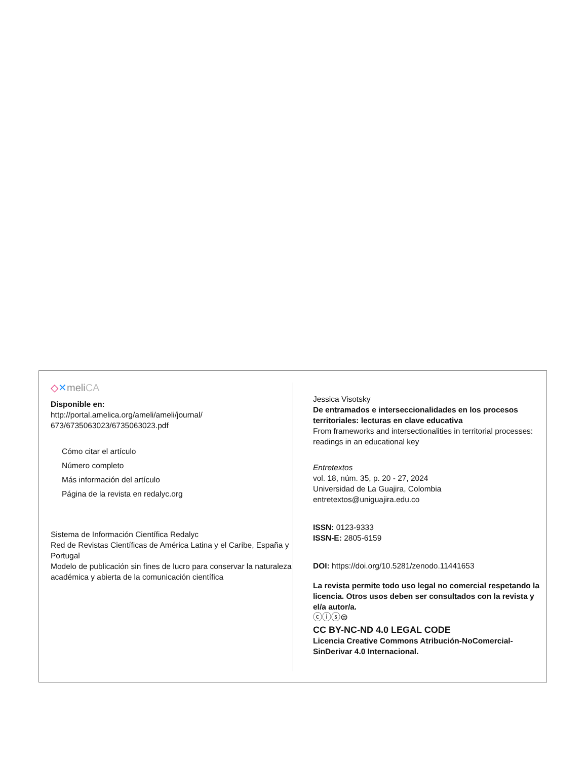◇✕meliCA
Disponible en:
http://portal.amelica.org/ameli/ameli/journal/
673/6735063023/6735063023.pdf
Cómo citar el artículo
Número completo
Más información del artículo
Página de la revista en redalyc.org
Sistema de Información Científica Redalyc
Red de Revistas Científicas de América Latina y el Caribe, España y Portugal
Modelo de publicación sin fines de lucro para conservar la naturaleza académica y abierta de la comunicación científica
Jessica Visotsky
De entramados e interseccionalidades en los procesos territoriales: lecturas en clave educativa
From frameworks and intersectionalities in territorial processes: readings in an educational key
Entretextos
vol. 18, núm. 35, p. 20 - 27, 2024
Universidad de La Guajira, Colombia
entretextos@uniguajira.edu.co
ISSN: 0123-9333
ISSN-E: 2805-6159
DOI: https://doi.org/10.5281/zenodo.11441653
La revista permite todo uso legal no comercial respetando la licencia. Otros usos deben ser consultados con la revista y el/a autor/a.
ⓒⓘⓢ⊜
CC BY-NC-ND 4.0 LEGAL CODE
Licencia Creative Commons Atribución-NoComercial-SinDerivar 4.0 Internacional.